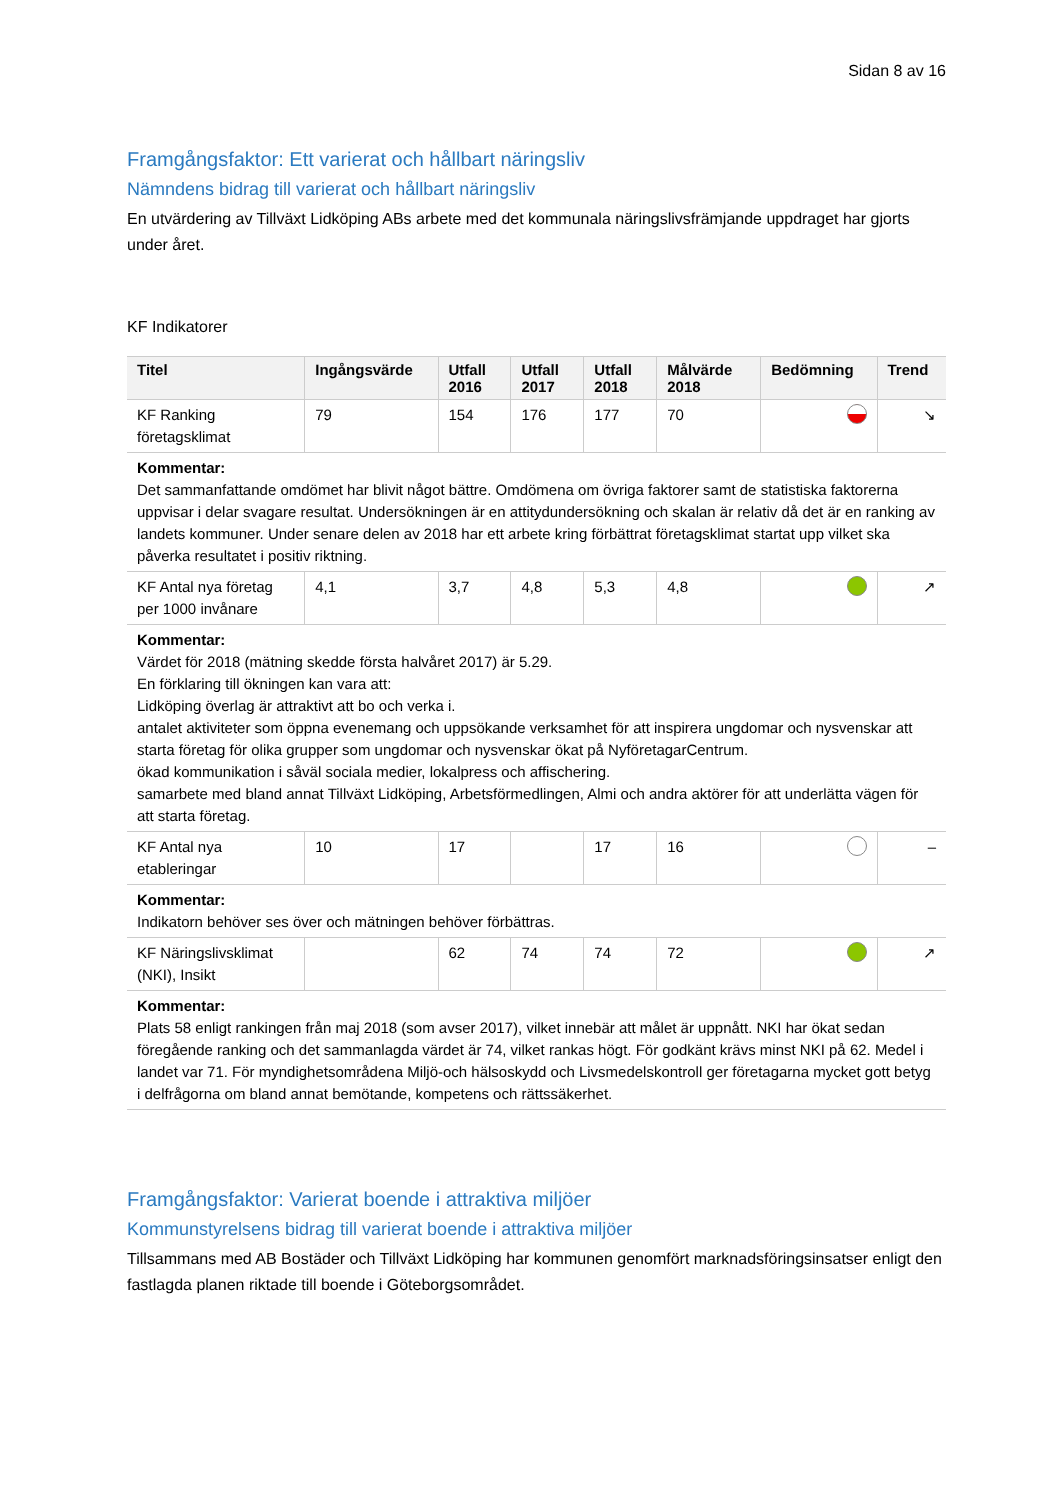Sidan 8 av 16
Framgångsfaktor: Ett varierat och hållbart näringsliv
Nämndens bidrag till varierat och hållbart näringsliv
En utvärdering av Tillväxt Lidköping ABs arbete med det kommunala näringslivsfrämjande uppdraget har gjorts under året.
KF Indikatorer
| Titel | Ingångsvärde | Utfall 2016 | Utfall 2017 | Utfall 2018 | Målvärde 2018 | Bedömning | Trend |
| --- | --- | --- | --- | --- | --- | --- | --- |
| KF Ranking företagsklimat | 79 | 154 | 176 | 177 | 70 | | ↘ |
| Kommentar: Det sammanfattande omdömet har blivit något bättre. Omdömena om övriga faktorer samt de statistiska faktorerna uppvisar i delar svagare resultat. Undersökningen är en attitydundersökning och skalan är relativ då det är en ranking av landets kommuner. Under senare delen av 2018 har ett arbete kring förbättrat företagsklimat startat upp vilket ska påverka resultatet i positiv riktning. | | | | | | | |
| KF Antal nya företag per 1000 invånare | 4,1 | 3,7 | 4,8 | 5,3 | 4,8 | | ↗ |
| Kommentar: Värdet för 2018 (mätning skedde första halvåret 2017) är 5.29. En förklaring till ökningen kan vara att: Lidköping överlag är attraktivt att bo och verka i. antalet aktiviteter som öppna evenemang och uppsökande verksamhet för att inspirera ungdomar och nysvenskar att starta företag för olika grupper som ungdomar och nysvenskar ökat på NyföretagarCentrum. ökad kommunikation i såväl sociala medier, lokalpress och affischering. samarbete med bland annat Tillväxt Lidköping, Arbetsförmedlingen, Almi och andra aktörer för att underlätta vägen för att starta företag. | | | | | | | |
| KF Antal nya etableringar | 10 | 17 | | 17 | 16 | | – |
| Kommentar: Indikatorn behöver ses över och mätningen behöver förbättras. | | | | | | | |
| KF Näringslivsklimat (NKI), Insikt | | 62 | 74 | 74 | 72 | | ↗ |
| Kommentar: Plats 58 enligt rankingen från maj 2018 (som avser 2017), vilket innebär att målet är uppnått. NKI har ökat sedan föregående ranking och det sammanlagda värdet är 74, vilket rankas högt. För godkänt krävs minst NKI på 62. Medel i landet var 71. För myndighetsområdena Miljö-och hälsoskydd och Livsmedelskontroll ger företagarna mycket gott betyg i delfrågorna om bland annat bemötande, kompetens och rättssäkerhet. | | | | | | | |
Framgångsfaktor: Varierat boende i attraktiva miljöer
Kommunstyrelsens bidrag till varierat boende i attraktiva miljöer
Tillsammans med AB Bostäder och Tillväxt Lidköping har kommunen genomfört marknadsföringsinsatser enligt den fastlagda planen riktade till boende i Göteborgsområdet.